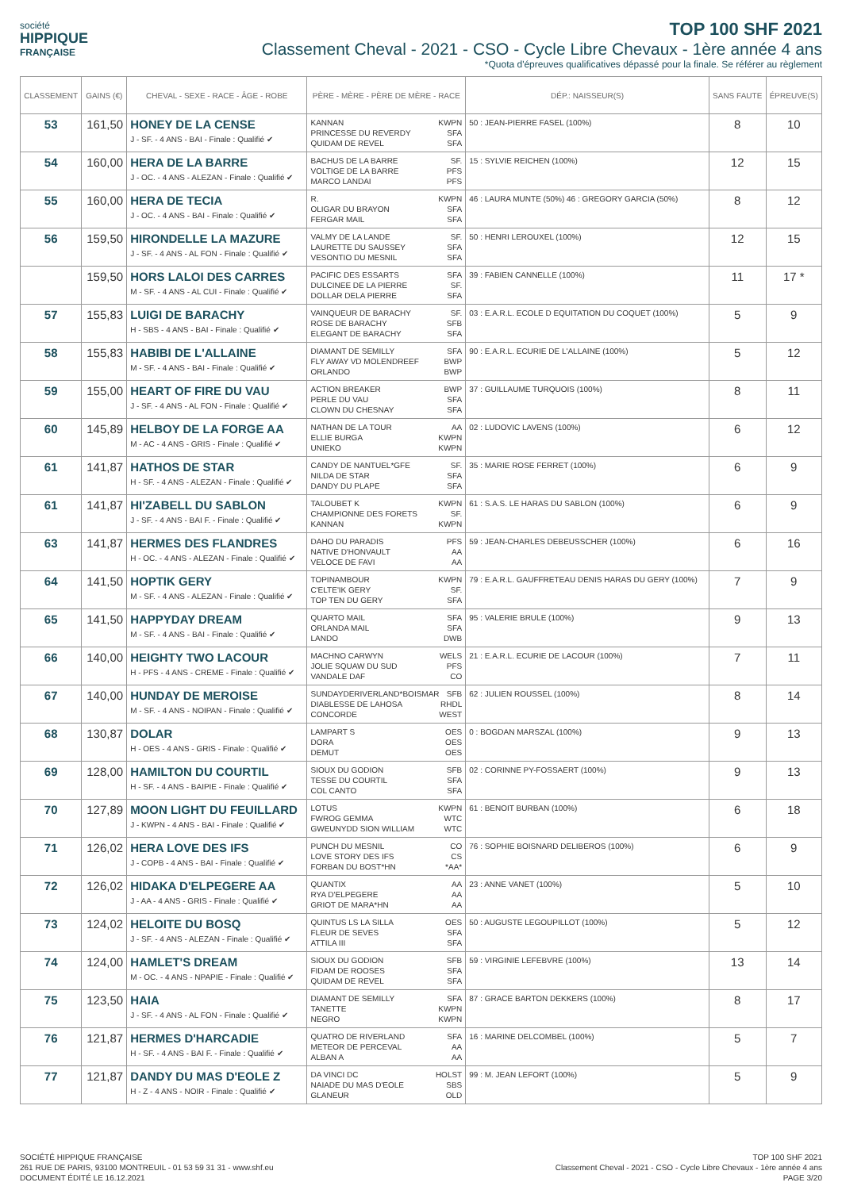société
HIPPIQUE
FRANÇAISE
TOP 100 SHF 2021
Classement Cheval - 2021 - CSO - Cycle Libre Chevaux - 1ère année 4 ans
*Quota d'épreuves qualificatives dépassé pour la finale. Se référer au règlement
| CLASSEMENT | GAINS (€) | CHEVAL - SEXE - RACE - ÂGE - ROBE | PÈRE - MÈRE - PÈRE DE MÈRE - RACE | DÉP.: NAISSEUR(S) | SANS FAUTE | ÉPREUVE(S) |
| --- | --- | --- | --- | --- | --- | --- |
| 53 | 161,50 | HONEY DE LA CENSE J - SF. - 4 ANS - BAI - Finale : Qualifié ✔ | KANNAN KWPN PRINCESSE DU REVERDY SFA QUIDAM DE REVEL SFA | 50 : JEAN-PIERRE FASEL (100%) | 8 | 10 |
| 54 | 160,00 | HERA DE LA BARRE J - OC. - 4 ANS - ALEZAN - Finale : Qualifié ✔ | BACHUS DE LA BARRE SF. VOLTIGE DE LA BARRE PFS MARCO LANDAI PFS | 15 : SYLVIE REICHEN (100%) | 12 | 15 |
| 55 | 160,00 | HERA DE TECIA J - OC. - 4 ANS - BAI - Finale : Qualifié ✔ | R. KWPN OLIGAR DU BRAYON SFA FERGAR MAIL SFA | 46 : LAURA MUNTE (50%) 46 : GREGORY GARCIA (50%) | 8 | 12 |
| 56 | 159,50 | HIRONDELLE LA MAZURE J - SF. - 4 ANS - AL FON - Finale : Qualifié ✔ | VALMY DE LA LANDE SF. LAURETTE DU SAUSSEY SFA VESONTIO DU MESNIL SFA | 50 : HENRI LEROUXEL (100%) | 12 | 15 |
| | 159,50 | HORS LALOI DES CARRES M - SF. - 4 ANS - AL CUI - Finale : Qualifié ✔ | PACIFIC DES ESSARTS SFA DULCINEE DE LA PIERRE SF. DOLLAR DELA PIERRE SFA | 39 : FABIEN CANNELLE (100%) | 11 | 17 * |
| 57 | 155,83 | LUIGI DE BARACHY H - SBS - 4 ANS - BAI - Finale : Qualifié ✔ | VAINQUEUR DE BARACHY SF. ROSE DE BARACHY SFB ELEGANT DE BARACHY SFA | 03 : E.A.R.L. ECOLE D EQUITATION DU COQUET (100%) | 5 | 9 |
| 58 | 155,83 | HABIBI DE L'ALLAINE M - SF. - 4 ANS - BAI - Finale : Qualifié ✔ | DIAMANT DE SEMILLY SFA FLY AWAY VD MOLENDREEF BWP ORLANDO BWP | 90 : E.A.R.L. ECURIE DE L'ALLAINE (100%) | 5 | 12 |
| 59 | 155,00 | HEART OF FIRE DU VAU J - SF. - 4 ANS - AL FON - Finale : Qualifié ✔ | ACTION BREAKER BWP PERLE DU VAU SFA CLOWN DU CHESNAY SFA | 37 : GUILLAUME TURQUOIS (100%) | 8 | 11 |
| 60 | 145,89 | HELBOY DE LA FORGE AA M - AC - 4 ANS - GRIS - Finale : Qualifié ✔ | NATHAN DE LA TOUR AA ELLIE BURGA KWPN UNIEKO KWPN | 02 : LUDOVIC LAVENS (100%) | 6 | 12 |
| 61 | 141,87 | HATHOS DE STAR H - SF. - 4 ANS - ALEZAN - Finale : Qualifié ✔ | CANDY DE NANTUEL*GFE SF. NILDA DE STAR SFA DANDY DU PLAPE SFA | 35 : MARIE ROSE FERRET (100%) | 6 | 9 |
| 61 | 141,87 | HI'ZABELL DU SABLON J - SF. - 4 ANS - BAI F. - Finale : Qualifié ✔ | TALOUBET K KWPN CHAMPIONNE DES FORETS SF. KANNAN KWPN | 61 : S.A.S. LE HARAS DU SABLON (100%) | 6 | 9 |
| 63 | 141,87 | HERMES DES FLANDRES H - OC. - 4 ANS - ALEZAN - Finale : Qualifié ✔ | DAHO DU PARADIS PFS NATIVE D'HONVAULT AA VELOCE DE FAVI AA | 59 : JEAN-CHARLES DEBEUSSCHER (100%) | 6 | 16 |
| 64 | 141,50 | HOPTIK GERY M - SF. - 4 ANS - ALEZAN - Finale : Qualifié ✔ | TOPINAMBOUR KWPN C'ELTE'IK GERY SF. TOP TEN DU GERY SFA | 79 : E.A.R.L. GAUFFRETEAU DENIS HARAS DU GERY (100%) | 7 | 9 |
| 65 | 141,50 | HAPPYDAY DREAM M - SF. - 4 ANS - BAI - Finale : Qualifié ✔ | QUARTO MAIL SFA ORLANDA MAIL SFA LANDO DWB | 95 : VALERIE BRULE (100%) | 9 | 13 |
| 66 | 140,00 | HEIGHTY TWO LACOUR H - PFS - 4 ANS - CREME - Finale : Qualifié ✔ | MACHNO CARWYN WELS JOLIE SQUAW DU SUD PFS VANDALE DAF CO | 21 : E.A.R.L. ECURIE DE LACOUR (100%) | 7 | 11 |
| 67 | 140,00 | HUNDAY DE MEROISE M - SF. - 4 ANS - NOIPAN - Finale : Qualifié ✔ | SUNDAYDERIVERLAND*BOISMAR SFB DIABLESSE DE LAHOSA RHDL CONCORDE WEST | 62 : JULIEN ROUSSEL (100%) | 8 | 14 |
| 68 | 130,87 | DOLAR H - OES - 4 ANS - GRIS - Finale : Qualifié ✔ | LAMPART S OES DORA OES DEMUT OES | 0 : BOGDAN MARSZAL (100%) | 9 | 13 |
| 69 | 128,00 | HAMILTON DU COURTIL H - SF. - 4 ANS - BAIPIE - Finale : Qualifié ✔ | SIOUX DU GODION SFB TESSE DU COURTIL SFA COL CANTO SFA | 02 : CORINNE PY-FOSSAERT (100%) | 9 | 13 |
| 70 | 127,89 | MOON LIGHT DU FEUILLARD J - KWPN - 4 ANS - BAI - Finale : Qualifié ✔ | LOTUS KWPN FWROG GEMMA WTC GWEUNYDD SION WILLIAM WTC | 61 : BENOIT BURBAN (100%) | 6 | 18 |
| 71 | 126,02 | HERA LOVE DES IFS J - COPB - 4 ANS - BAI - Finale : Qualifié ✔ | PUNCH DU MESNIL CO LOVE STORY DES IFS CS FORBAN DU BOST*HN *AA* | 76 : SOPHIE BOISNARD DELIBEROS (100%) | 6 | 9 |
| 72 | 126,02 | HIDAKA D'ELPEGERE AA J - AA - 4 ANS - GRIS - Finale : Qualifié ✔ | QUANTIX AA RYA D'ELPEGERE AA GRIOT DE MARA*HN AA | 23 : ANNE VANET (100%) | 5 | 10 |
| 73 | 124,02 | HELOITE DU BOSQ J - SF. - 4 ANS - ALEZAN - Finale : Qualifié ✔ | QUINTUS LS LA SILLA OES FLEUR DE SEVES SFA ATTILA III SFA | 50 : AUGUSTE LEGOUPILLOT (100%) | 5 | 12 |
| 74 | 124,00 | HAMLET'S DREAM M - OC. - 4 ANS - NPAPIE - Finale : Qualifié ✔ | SIOUX DU GODION SFB FIDAM DE ROOSES SFA QUIDAM DE REVEL SFA | 59 : VIRGINIE LEFEBVRE (100%) | 13 | 14 |
| 75 | 123,50 | HAIA J - SF. - 4 ANS - AL FON - Finale : Qualifié ✔ | DIAMANT DE SEMILLY SFA TANETTE KWPN NEGRO KWPN | 87 : GRACE BARTON DEKKERS (100%) | 8 | 17 |
| 76 | 121,87 | HERMES D'HARCADIE H - SF. - 4 ANS - BAI F. - Finale : Qualifié ✔ | QUATRO DE RIVERLAND SFA METEOR DE PERCEVAL AA ALBAN A AA | 16 : MARINE DELCOMBEL (100%) | 5 | 7 |
| 77 | 121,87 | DANDY DU MAS D'EOLE Z H - Z - 4 ANS - NOIR - Finale : Qualifié ✔ | DA VINCI DC HOLST NAIADE DU MAS D'EOLE SBS GLANEUR OLD | 99 : M. JEAN LEFORT (100%) | 5 | 9 |
SOCIÉTÉ HIPPIQUE FRANÇAISE
261 RUE DE PARIS, 93100 MONTREUIL - 01 53 59 31 31 - www.shf.eu
DOCUMENT ÉDITÉ LE 16.12.2021
TOP 100 SHF 2021
Classement Cheval - 2021 - CSO - Cycle Libre Chevaux - 1ère année 4 ans
PAGE 3/20